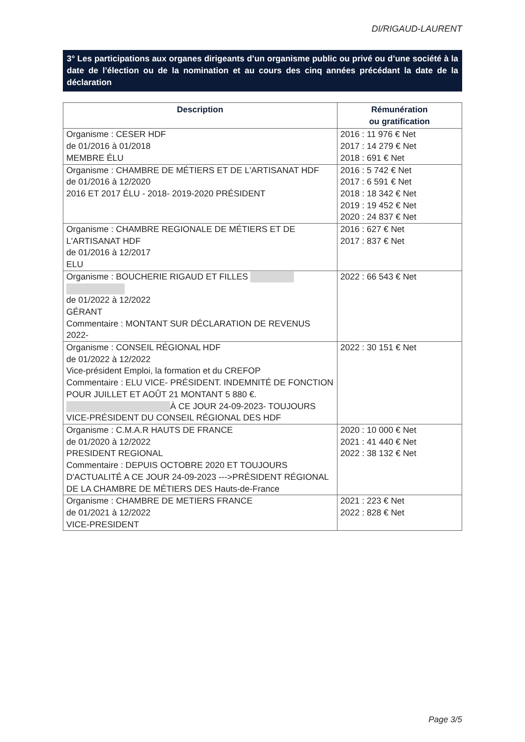DI/RIGAUD-LAURENT
3° Les participations aux organes dirigeants d’un organisme public ou privé ou d’une société à la date de l’élection ou de la nomination et au cours des cinq années précédant la date de la déclaration
| Description | Rémunération ou gratification |
| --- | --- |
| Organisme : CESER HDF de 01/2016 à 01/2018 MEMBRE ÉLU | 2016 : 11 976 € Net 2017 : 14 279 € Net 2018 : 691 € Net |
| Organisme : CHAMBRE DE MÉTIERS ET DE L'ARTISANAT HDF de 01/2016 à 12/2020 2016 ET 2017 ÉLU - 2018- 2019-2020 PRÉSIDENT | 2016 : 5 742 € Net 2017 : 6 591 € Net 2018 : 18 342 € Net 2019 : 19 452 € Net 2020 : 24 837 € Net |
| Organisme : CHAMBRE REGIONALE DE MÉTIERS ET DE L'ARTISANAT HDF de 01/2016 à 12/2017 ELU | 2016 : 627 € Net 2017 : 837 € Net |
| Organisme : BOUCHERIE RIGAUD ET FILLES de 01/2022 à 12/2022 GÉRANT Commentaire : MONTANT SUR DÉCLARATION DE REVENUS 2022- | 2022 : 66 543 € Net |
| Organisme : CONSEIL RÉGIONAL HDF de 01/2022 à 12/2022 Vice-président Emploi, la formation et du CREFOP Commentaire : ELU VICE- PRÉSIDENT. INDEMNITÉ DE FONCTION POUR JUILLET ET AOÛT 21 MONTANT 5 880 €. À CE JOUR 24-09-2023- TOUJOURS VICE-PRÉSIDENT DU CONSEIL RÉGIONAL DES HDF | 2022 : 30 151 € Net |
| Organisme : C.M.A.R HAUTS DE FRANCE de 01/2020 à 12/2022 PRESIDENT REGIONAL Commentaire : DEPUIS OCTOBRE 2020 ET TOUJOURS D'ACTUALITÉ A CE JOUR 24-09-2023 --->PRÉSIDENT RÉGIONAL DE LA CHAMBRE DE MÉTIERS DES Hauts-de-France | 2020 : 10 000 € Net 2021 : 41 440 € Net 2022 : 38 132 € Net |
| Organisme : CHAMBRE DE METIERS FRANCE de 01/2021 à 12/2022 VICE-PRESIDENT | 2021 : 223 € Net 2022 : 828 € Net |
Page 3/5